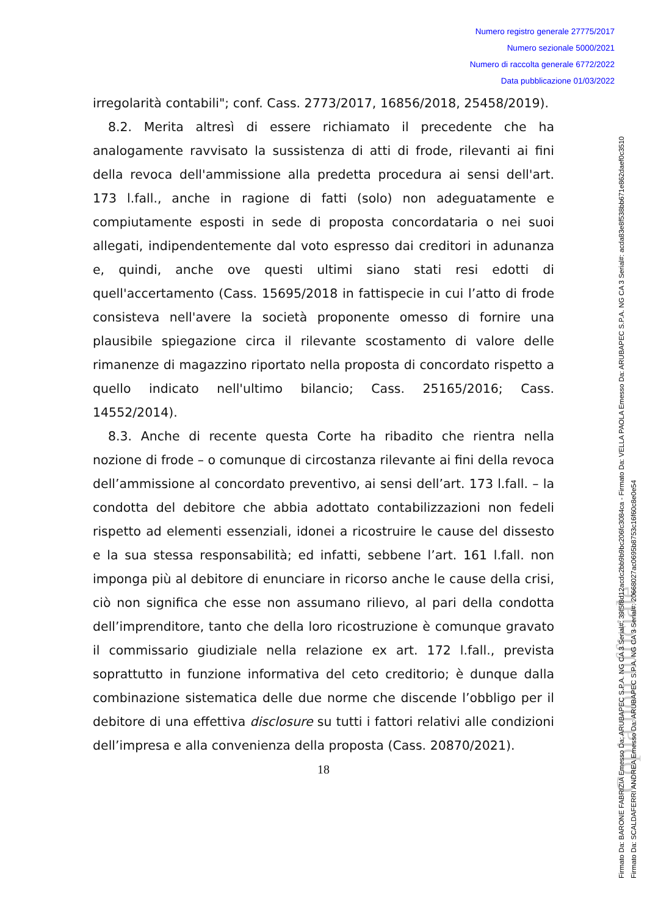Numero registro generale 27775/2017
Numero sezionale 5000/2021
Numero di raccolta generale 6772/2022
Data pubblicazione 01/03/2022
Copia non ufficiale
Firmato Da: BARONE FABRIZIA Emesso Da: ARUBAPEC S.P.A. NG CA 3 Serial#: 39f5f8d12acdc2bb9b9bc206fc3084ca - Firmato Da: VELLA PAOLA Emesso Da: ARUBAPEC S.P.A. NG CA 3 Serial#: acda83e8f538bb671e862daef0c3510
Firmato Da: SCALDAFERRI ANDREA Emesso Da: ARUBAPEC S.P.A. NG CA 3 Serial#: 20668027ac0695b8753c16f60c8e0e54
irregolarità contabili"; conf. Cass. 2773/2017, 16856/2018, 25458/2019).
8.2. Merita altresì di essere richiamato il precedente che ha analogamente ravvisato la sussistenza di atti di frode, rilevanti ai fini della revoca dell'ammissione alla predetta procedura ai sensi dell'art. 173 l.fall., anche in ragione di fatti (solo) non adeguatamente e compiutamente esposti in sede di proposta concordataria o nei suoi allegati, indipendentemente dal voto espresso dai creditori in adunanza e, quindi, anche ove questi ultimi siano stati resi edotti di quell'accertamento (Cass. 15695/2018 in fattispecie in cui l’atto di frode consisteva nell'avere la società proponente omesso di fornire una plausibile spiegazione circa il rilevante scostamento di valore delle rimanenze di magazzino riportato nella proposta di concordato rispetto a quello indicato nell'ultimo bilancio; Cass. 25165/2016; Cass. 14552/2014).
8.3. Anche di recente questa Corte ha ribadito che rientra nella nozione di frode – o comunque di circostanza rilevante ai fini della revoca dell’ammissione al concordato preventivo, ai sensi dell’art. 173 l.fall. – la condotta del debitore che abbia adottato contabilizzazioni non fedeli rispetto ad elementi essenziali, idonei a ricostruire le cause del dissesto e la sua stessa responsabilità; ed infatti, sebbene l’art. 161 l.fall. non imponga più al debitore di enunciare in ricorso anche le cause della crisi, ciò non significa che esse non assumano rilievo, al pari della condotta dell’imprenditore, tanto che della loro ricostruzione è comunque gravato il commissario giudiziale nella relazione ex art. 172 l.fall., prevista soprattutto in funzione informativa del ceto creditorio; è dunque dalla combinazione sistematica delle due norme che discende l’obbligo per il debitore di una effettiva disclosure su tutti i fattori relativi alle condizioni dell’impresa e alla convenienza della proposta (Cass. 20870/2021).
18